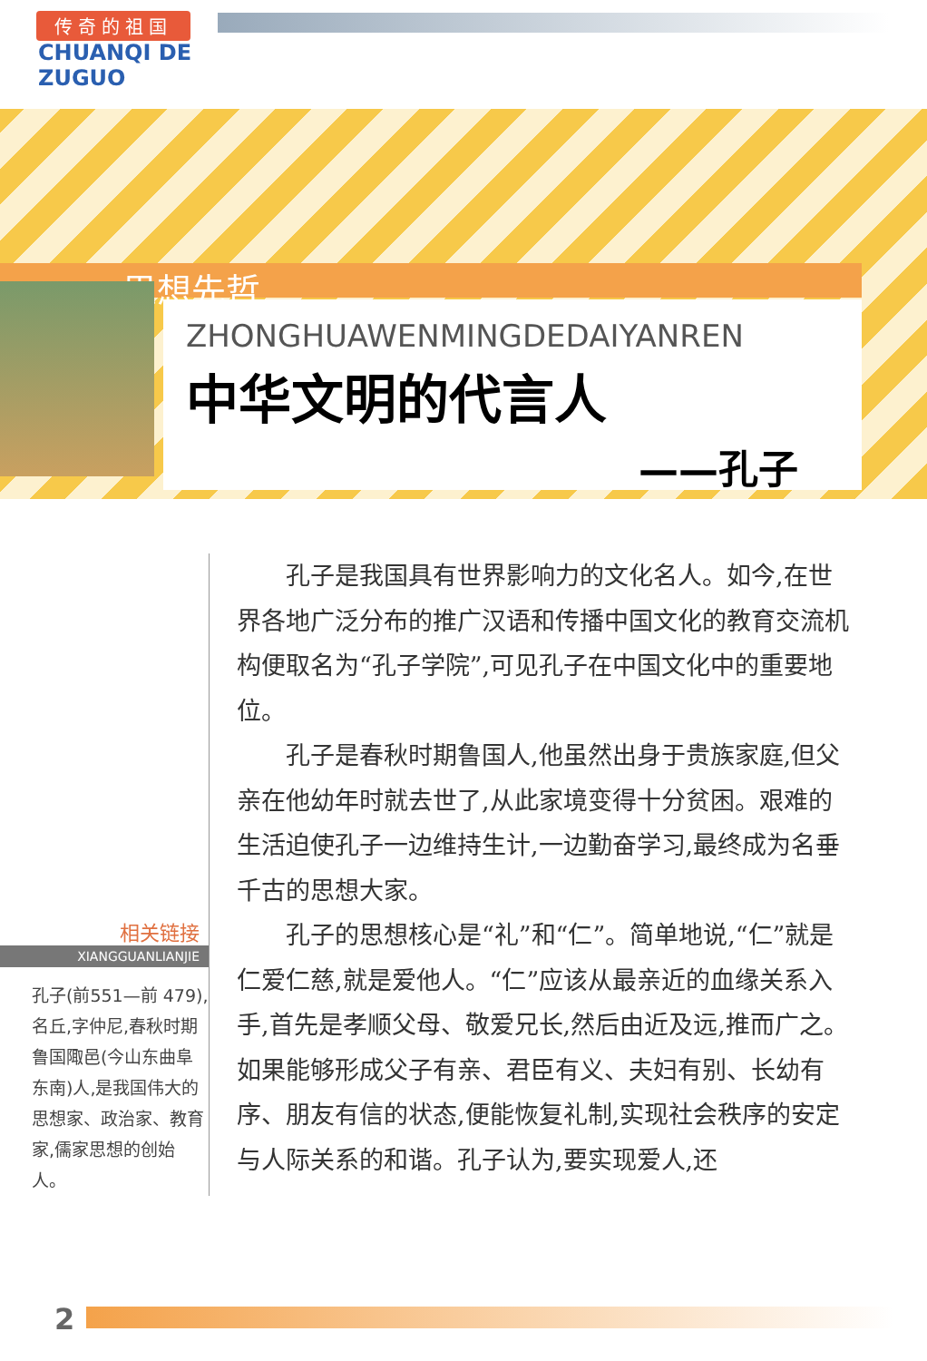传奇的祖国
CHUANQI DE
ZUGUO
思想先哲
ZHONGHUAWENMINGDEDAIYANREN
中华文明的代言人
——孔子
相关链接
XIANGGUANLIANJIE
孔子(前551—前 479),名丘,字仲尼,春秋时期鲁国陬邑(今山东曲阜东南)人,是我国伟大的思想家、政治家、教育家,儒家思想的创始人。
孔子是我国具有世界影响力的文化名人。如今,在世界各地广泛分布的推广汉语和传播中国文化的教育交流机构便取名为“孔子学院”,可见孔子在中国文化中的重要地位。
孔子是春秋时期鲁国人,他虽然出身于贵族家庭,但父亲在他幼年时就去世了,从此家境变得十分贫困。艰难的生活迫使孔子一边维持生计,一边勤奋学习,最终成为名垂千古的思想大家。
孔子的思想核心是“礼”和“仁”。简单地说,“仁”就是仁爱仁慈,就是爱他人。“仁”应该从最亲近的血缘关系入手,首先是孝顺父母、敬爱兄长,然后由近及远,推而广之。如果能够形成父子有亲、君臣有义、夫妇有别、长幼有序、朋友有信的状态,便能恢复礼制,实现社会秩序的安定与人际关系的和谐。孔子认为,要实现爱人,还
2